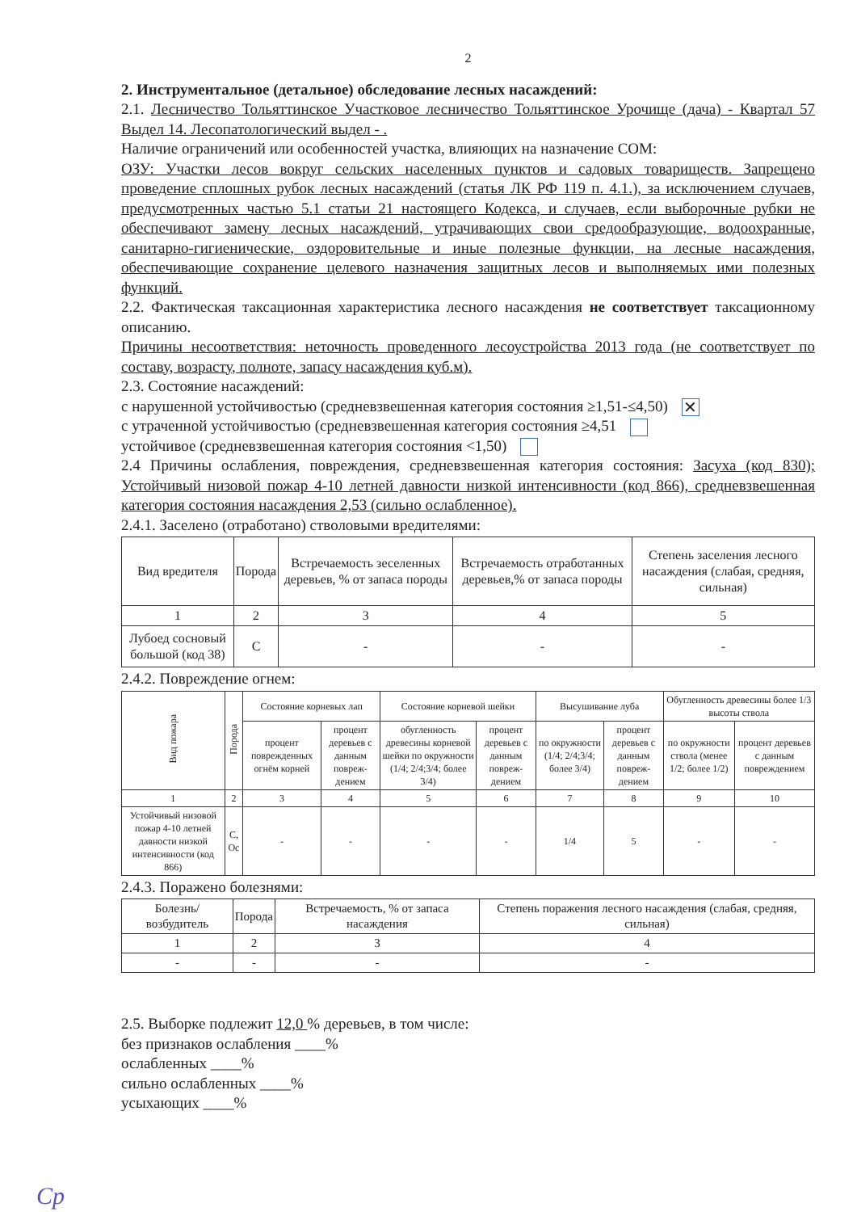2
2. Инструментальное (детальное) обследование лесных насаждений:
2.1. Лесничество Тольяттинское Участковое лесничество Тольяттинское Урочище (дача) - Квартал 57 Выдел 14. Лесопатологический выдел - .
Наличие ограничений или особенностей участка, влияющих на назначение СОМ:
ОЗУ: Участки лесов вокруг сельских населенных пунктов и садовых товариществ. Запрещено проведение сплошных рубок лесных насаждений (статья ЛК РФ 119 п. 4.1.), за исключением случаев, предусмотренных частью 5.1 статьи 21 настоящего Кодекса, и случаев, если выборочные рубки не обеспечивают замену лесных насаждений, утрачивающих свои средообразующие, водоохранные, санитарно-гигиенические, оздоровительные и иные полезные функции, на лесные насаждения, обеспечивающие сохранение целевого назначения защитных лесов и выполняемых ими полезных функций.
2.2. Фактическая таксационная характеристика лесного насаждения не соответствует таксационному описанию.
Причины несоответствия: неточность проведенного лесоустройства 2013 года (не соответствует по составу, возрасту, полноте, запасу насаждения куб.м).
2.3. Состояние насаждений:
с нарушенной устойчивостью (средневзвешенная категория состояния ≥1,51-≤4,50) ✕
с утраченной устойчивостью (средневзвешенная категория состояния ≥4,51
устойчивое (средневзвешенная категория состояния <1,50)
2.4 Причины ослабления, повреждения, средневзвешенная категория состояния: Засуха (код 830); Устойчивый низовой пожар 4-10 летней давности низкой интенсивности (код 866), средневзвешенная категория состояния насаждения 2,53 (сильно ослабленное).
2.4.1. Заселено (отработано) стволовыми вредителями:
| Вид вредителя | Порода | Встречаемость зеселенных деревьев, % от запаса породы | Встречаемость отработанных деревьев,% от запаса породы | Степень заселения лесного насаждения (слабая, средняя, сильная) |
| --- | --- | --- | --- | --- |
| 1 | 2 | 3 | 4 | 5 |
| Лубоед сосновый большой (код 38) | С | - | - | - |
2.4.2. Повреждение огнем:
| Вид пожара | Порода | Состояние корневых лап | | Состояние корневой шейки | | Высушивание луба | | Обугленность древесины более 1/3 высоты ствола | |
| --- | --- | --- | --- | --- | --- | --- | --- | --- | --- |
| | | процент поврежденных огнём корней | процент деревьев с данным повреж-дением | обугленность древесины корневой шейки по окружности (1/4; 2/4;3/4; более 3/4) | процент деревьев с данным повреж-дением | по окружности (1/4; 2/4;3/4; более 3/4) | процент деревьев с данным повреж-дением | по окружности ствола (менее 1/2; более 1/2) | процент деревьев с данным повреждением |
| 1 | 2 | 3 | 4 | 5 | 6 | 7 | 8 | 9 | 10 |
| Устойчивый низовой пожар 4-10 летней давности низкой интенсивности (код 866) | С, Ос | - | - | - | - | 1/4 | 5 | - | - |
2.4.3. Поражено болезнями:
| Болезнь/ возбудитель | Порода | Встречаемость, % от запаса насаждения | Степень поражения лесного насаждения (слабая, средняя, сильная) |
| --- | --- | --- | --- |
| 1 | 2 | 3 | 4 |
| - | - | - | - |
2.5. Выборке подлежит 12,0 % деревьев, в том числе:
без признаков ослабления ____%
ослабленных ____%
сильно ослабленных ____%
усыхающих ____%
Ср